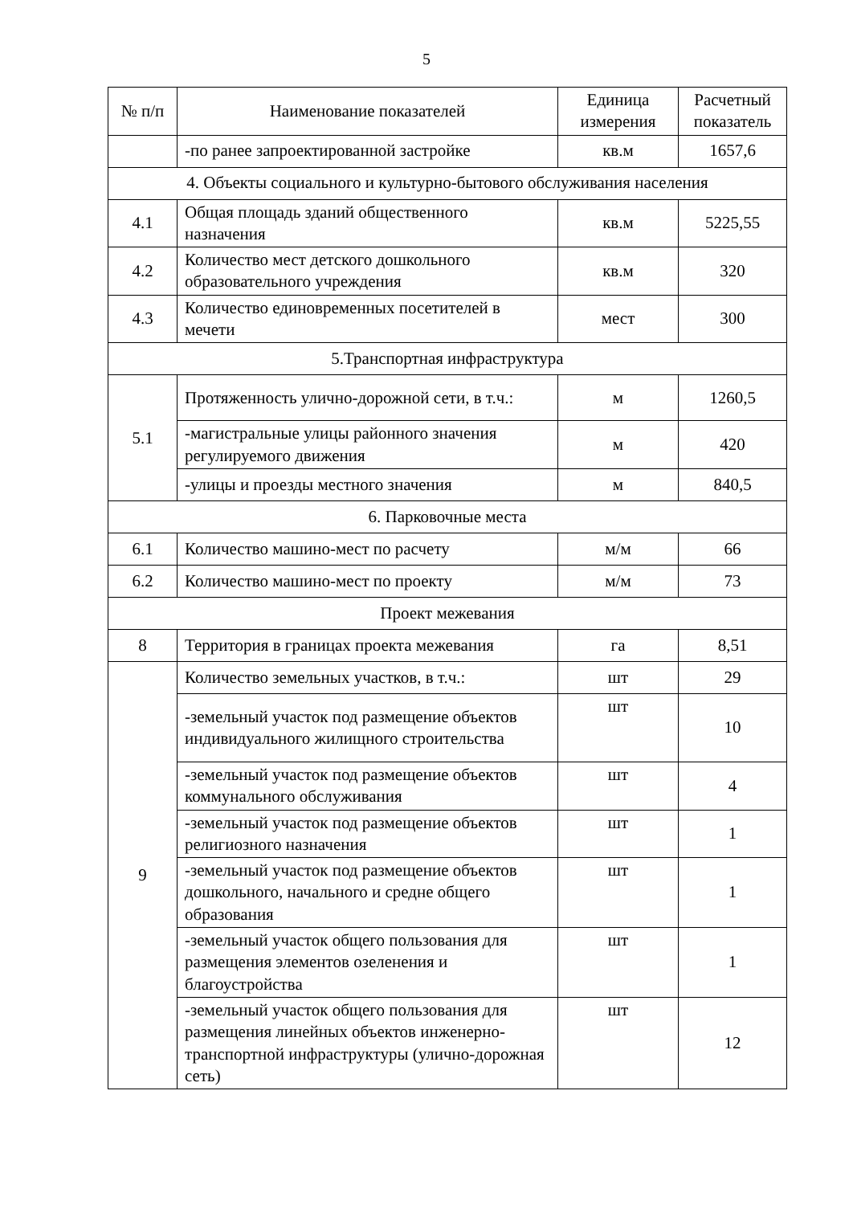5
| № п/п | Наименование показателей | Единица измерения | Расчетный показатель |
| --- | --- | --- | --- |
| | -по ранее запроектированной застройке | кв.м | 1657,6 |
| 4. Объекты социального и культурно-бытового обслуживания населения | | | |
| 4.1 | Общая площадь зданий общественного назначения | кв.м | 5225,55 |
| 4.2 | Количество мест детского дошкольного образовательного учреждения | кв.м | 320 |
| 4.3 | Количество единовременных посетителей в мечети | мест | 300 |
| 5.Транспортная инфраструктура | | | |
| 5.1 | Протяженность улично-дорожной сети, в т.ч.: | м | 1260,5 |
| | -магистральные улицы районного значения регулируемого движения | м | 420 |
| | -улицы и проезды местного значения | м | 840,5 |
| 6. Парковочные места | | | |
| 6.1 | Количество машино-мест по расчету | м/м | 66 |
| 6.2 | Количество машино-мест по проекту | м/м | 73 |
| Проект межевания | | | |
| 8 | Территория в границах проекта межевания | га | 8,51 |
| 9 | Количество земельных участков, в т.ч.: | шт | 29 |
| | -земельный участок под размещение объектов индивидуального жилищного строительства | шт | 10 |
| | -земельный участок под размещение объектов коммунального обслуживания | шт | 4 |
| | -земельный участок под размещение объектов религиозного назначения | шт | 1 |
| | -земельный участок под размещение объектов дошкольного, начального и средне общего образования | шт | 1 |
| | -земельный участок общего пользования для размещения элементов озеленения и благоустройства | шт | 1 |
| | -земельный участок общего пользования для размещения линейных объектов инженерно-транспортной инфраструктуры (улично-дорожная сеть) | шт | 12 |